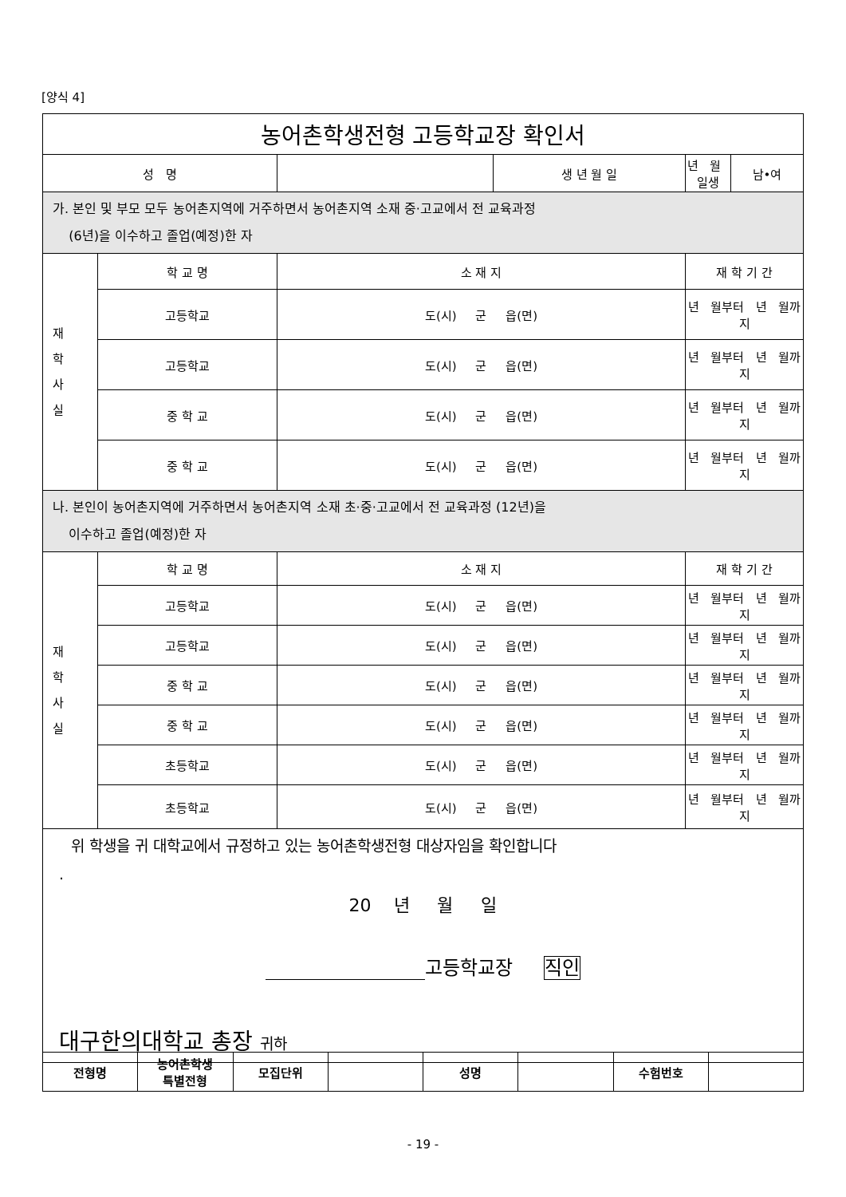[양식 4]
| 농어촌학생전형 고등학교장 확인서 | | | | | |
| 성 명 | | | 생 년 월 일 | 년 월 일생 | 남•여 |
| 가. 본인 및 부모 모두 농어촌지역에 거주하면서 농어촌지역 소재 중·고교에서 전 교육과정 (6년)을 이수하고 졸업(예정)한 자 | | | | | |
| 재 학 사 실 | 학 교 명 | 소 재 지 | | 재 학 기 간 | |
| | 고등학교 | 도(시) 군 읍(면) | | 년 월부터 년 월까지 | |
| | 고등학교 | 도(시) 군 읍(면) | | 년 월부터 년 월까지 | |
| | 중 학 교 | 도(시) 군 읍(면) | | 년 월부터 년 월까지 | |
| | 중 학 교 | 도(시) 군 읍(면) | | 년 월부터 년 월까지 | |
| 나. 본인이 농어촌지역에 거주하면서 농어촌지역 소재 초·중·고교에서 전 교육과정 (12년)을 이수하고 졸업(예정)한 자 | | | | | |
| 재 학 사 실 | 학 교 명 | 소 재 지 | | 재 학 기 간 | |
| | 고등학교 | 도(시) 군 읍(면) | | 년 월부터 년 월까지 | |
| | 고등학교 | 도(시) 군 읍(면) | | 년 월부터 년 월까지 | |
| | 중 학 교 | 도(시) 군 읍(면) | | 년 월부터 년 월까지 | |
| | 중 학 교 | 도(시) 군 읍(면) | | 년 월부터 년 월까지 | |
| | 초등학교 | 도(시) 군 읍(면) | | 년 월부터 년 월까지 | |
| | 초등학교 | 도(시) 군 읍(면) | | 년 월부터 년 월까지 | |
| 위 학생을 귀 대학교에서 규정하고 있는 농어촌학생전형 대상자임을 확인합니다 . 20 년 월 일 고등학교장 직인 대구한의대학교 총장 귀하 | | | | | |
| 전형명 | 농어촌학생 특별전형 | 모집단위 | | 성명 | | 수험번호 | |
- 19 -